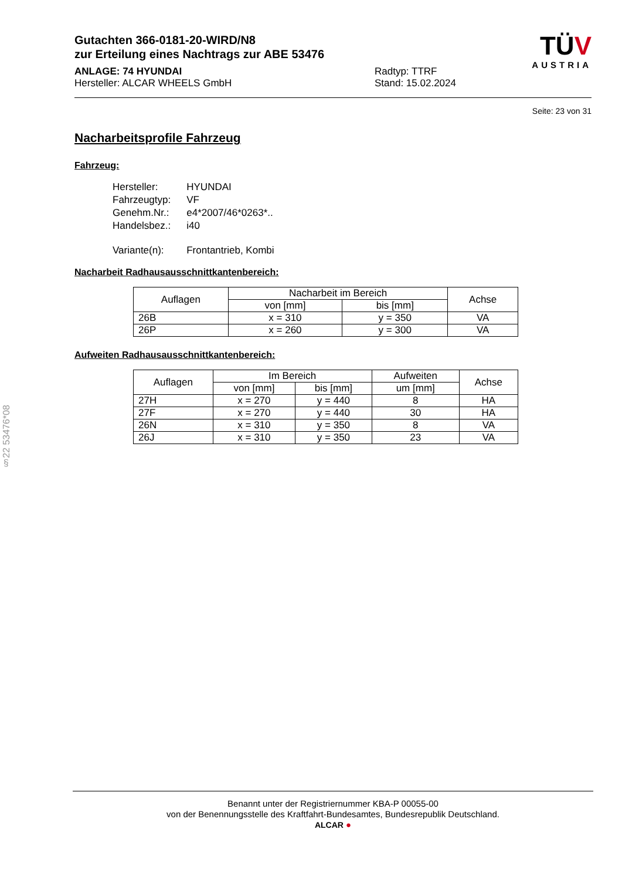Gutachten 366-0181-20-WIRD/N8
zur Erteilung eines Nachtrags zur ABE 53476
ANLAGE: 74 HYUNDAI
Hersteller: ALCAR WHEELS GmbH
Radtyp: TTRF
Stand: 15.02.2024
TÜV
AUSTRIA
Seite: 23 von 31
Nacharbeitsprofile Fahrzeug
Fahrzeug:
| Hersteller: | HYUNDAI |
| Fahrzeugtyp: | VF |
| Genehm.Nr.: | e4*2007/46*0263*.. |
| Handelsbez.: | i40 |
| Variante(n): | Frontantrieb, Kombi |
Nacharbeit Radhausausschnittkantenbereich:
| Auflagen | Nacharbeit im Bereich | | Achse |
| --- | --- | --- | --- |
| | von [mm] | bis [mm] | |
| 26B | x = 310 | y = 350 | VA |
| 26P | x = 260 | y = 300 | VA |
Aufweiten Radhausausschnittkantenbereich:
| Auflagen | Im Bereich | | Aufweiten | Achse |
| --- | --- | --- | --- | --- |
| | von [mm] | bis [mm] | um [mm] | |
| 27H | x = 270 | y = 440 | 8 | HA |
| 27F | x = 270 | y = 440 | 30 | HA |
| 26N | x = 310 | y = 350 | 8 | VA |
| 26J | x = 310 | y = 350 | 23 | VA |
§22 53476*08
Benannt unter der Registriernummer KBA-P 00055-00
von der Benennungsstelle des Kraftfahrt-Bundesamtes, Bundesrepublik Deutschland.
ALCAR ●